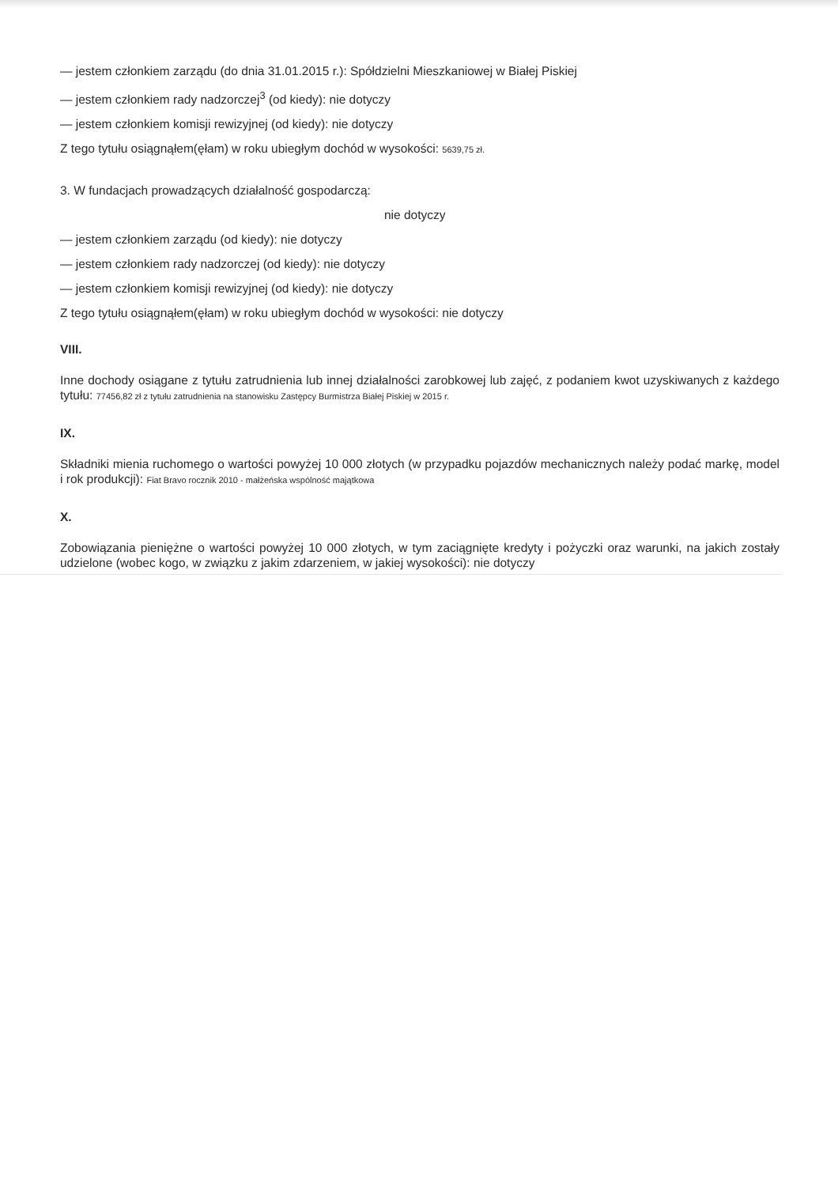— jestem członkiem zarządu (do dnia 31.01.2015 r.): Spółdzielni Mieszkaniowej w Białej Piskiej
— jestem członkiem rady nadzorczej<sup>3</sup> (od kiedy): nie dotyczy
— jestem członkiem komisji rewizyjnej (od kiedy): nie dotyczy
Z tego tytułu osiągnąłem(ęłam) w roku ubiegłym dochód w wysokości: 5639,75 zł.
3. W fundacjach prowadzących działalność gospodarczą:
nie dotyczy
— jestem członkiem zarządu (od kiedy): nie dotyczy
— jestem członkiem rady nadzorczej (od kiedy): nie dotyczy
— jestem członkiem komisji rewizyjnej (od kiedy): nie dotyczy
Z tego tytułu osiągnąłem(ęłam) w roku ubiegłym dochód w wysokości: nie dotyczy
VIII.
Inne dochody osiągane z tytułu zatrudnienia lub innej działalności zarobkowej lub zajęć, z podaniem kwot uzyskiwanych z każdego tytułu: 77456,82 zł z tytułu zatrudnienia na stanowisku Zastępcy Burmistrza Białej Piskiej w 2015 r.
IX.
Składniki mienia ruchomego o wartości powyżej 10 000 złotych (w przypadku pojazdów mechanicznych należy podać markę, model i rok produkcji): Fiat Bravo rocznik 2010 - małżeńska wspólność majątkowa
X.
Zobowiązania pieniężne o wartości powyżej 10 000 złotych, w tym zaciągnięte kredyty i pożyczki oraz warunki, na jakich zostały udzielone (wobec kogo, w związku z jakim zdarzeniem, w jakiej wysokości): nie dotyczy